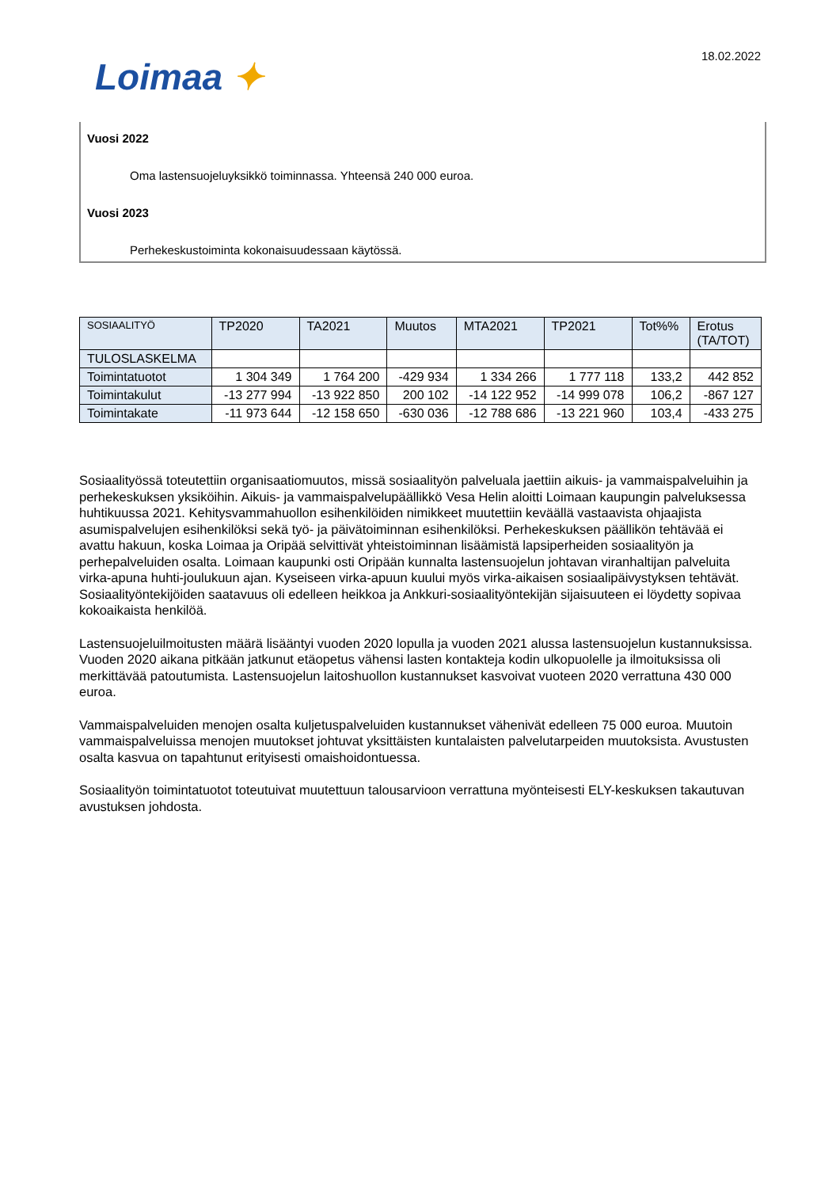Loimaa ✦
18.02.2022
Vuosi 2022
Oma lastensuojeluyksikkö toiminnassa. Yhteensä 240 000 euroa.
Vuosi 2023
Perhekeskustoiminta kokonaisuudessaan käytössä.
| SOSIAALITYÖ | TP2020 | TA2021 | Muutos | MTA2021 | TP2021 | Tot%% | Erotus (TA/TOT) |
| --- | --- | --- | --- | --- | --- | --- | --- |
| TULOSLASKELMA | | | | | | | |
| Toimintatuotot | 1 304 349 | 1 764 200 | -429 934 | 1 334 266 | 1 777 118 | 133,2 | 442 852 |
| Toimintakulut | -13 277 994 | -13 922 850 | 200 102 | -14 122 952 | -14 999 078 | 106,2 | -867 127 |
| Toimintakate | -11 973 644 | -12 158 650 | -630 036 | -12 788 686 | -13 221 960 | 103,4 | -433 275 |
Sosiaalityössä toteutettiin organisaatiomuutos, missä sosiaalityön palveluala jaettiin aikuis- ja vammaispalveluihin ja perhekeskuksen yksiköihin. Aikuis- ja vammaispalvelupäällikkö Vesa Helin aloitti Loimaan kaupungin palveluksessa huhtikuussa 2021. Kehitysvammahuollon esihenkilöiden nimikkeet muutettiin keväällä vastaavista ohjaajista asumispalvelujen esihenkilöksi sekä työ- ja päivätoiminnan esihenkilöksi. Perhekeskuksen päällikön tehtävää ei avattu hakuun, koska Loimaa ja Oripää selvittivät yhteistoiminnan lisäämistä lapsiperheiden sosiaalityön ja perhepalveluiden osalta. Loimaan kaupunki osti Oripään kunnalta lastensuojelun johtavan viranhaltijan palveluita virka-apuna huhti-joulukuun ajan. Kyseiseen virka-apuun kuului myös virka-aikaisen sosiaalipäivystyksen tehtävät. Sosiaalityöntekijöiden saatavuus oli edelleen heikkoa ja Ankkuri-sosiaalityöntekijän sijaisuuteen ei löydetty sopivaa kokoaikaista henkilöä.
Lastensuojeluilmoitusten määrä lisääntyi vuoden 2020 lopulla ja vuoden 2021 alussa lastensuojelun kustannuksissa. Vuoden 2020 aikana pitkään jatkunut etäopetus vähensi lasten kontakteja kodin ulkopuolelle ja ilmoituksissa oli merkittävää patoutumista. Lastensuojelun laitoshuollon kustannukset kasvoivat vuoteen 2020 verrattuna 430 000 euroa.
Vammaispalveluiden menojen osalta kuljetuspalveluiden kustannukset vähenivät edelleen 75 000 euroa. Muutoin vammaispalveluissa menojen muutokset johtuvat yksittäisten kuntalaisten palvelutarpeiden muutoksista. Avustusten osalta kasvua on tapahtunut erityisesti omaishoidontuessa.
Sosiaalityön toimintatuotot toteutuivat muutettuun talousarvioon verrattuna myönteisesti ELY-keskuksen takautuvan avustuksen johdosta.